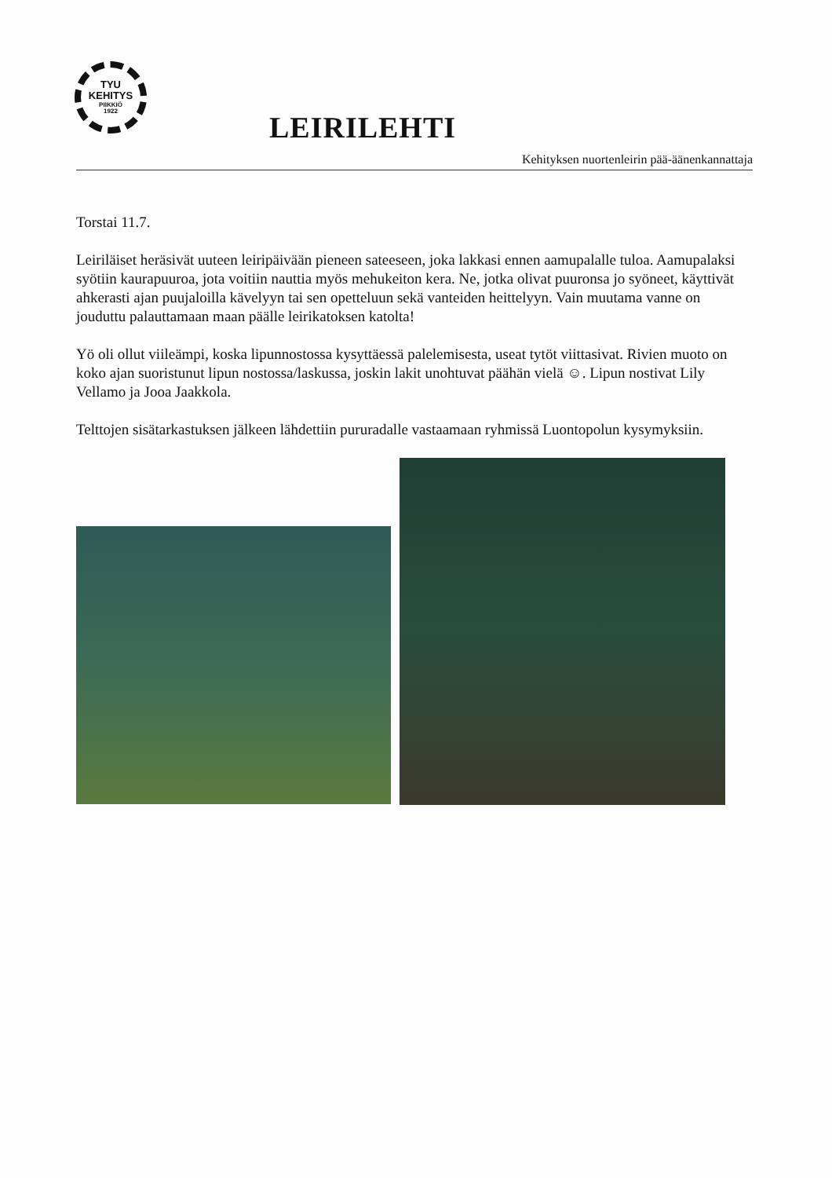TYU
KEHITYS
PIIKKIÖ
1922
LEIRILEHTI
Kehityksen nuortenleirin pää-äänenkannattaja
Torstai 11.7.
Leiriläiset heräsivät uuteen leiripäivään pieneen sateeseen, joka lakkasi ennen aamupalalle tuloa. Aamupalaksi syötiin kaurapuuroa, jota voitiin nauttia myös mehukeiton kera. Ne, jotka olivat puuronsa jo syöneet, käyttivät ahkerasti ajan puujaloilla kävelyyn tai sen opetteluun sekä vanteiden heittelyyn. Vain muutama vanne on jouduttu palauttamaan maan päälle leirikatoksen katolta!
Yö oli ollut viileämpi, koska lipunnostossa kysyttäessä palelemisesta, useat tytöt viittasivat. Rivien muoto on koko ajan suoristunut lipun nostossa/laskussa, joskin lakit unohtuvat päähän vielä ☺. Lipun nostivat Lily Vellamo ja Jooa Jaakkola.
Telttojen sisätarkastuksen jälkeen lähdettiin pururadalle vastaamaan ryhmissä Luontopolun kysymyksiin.